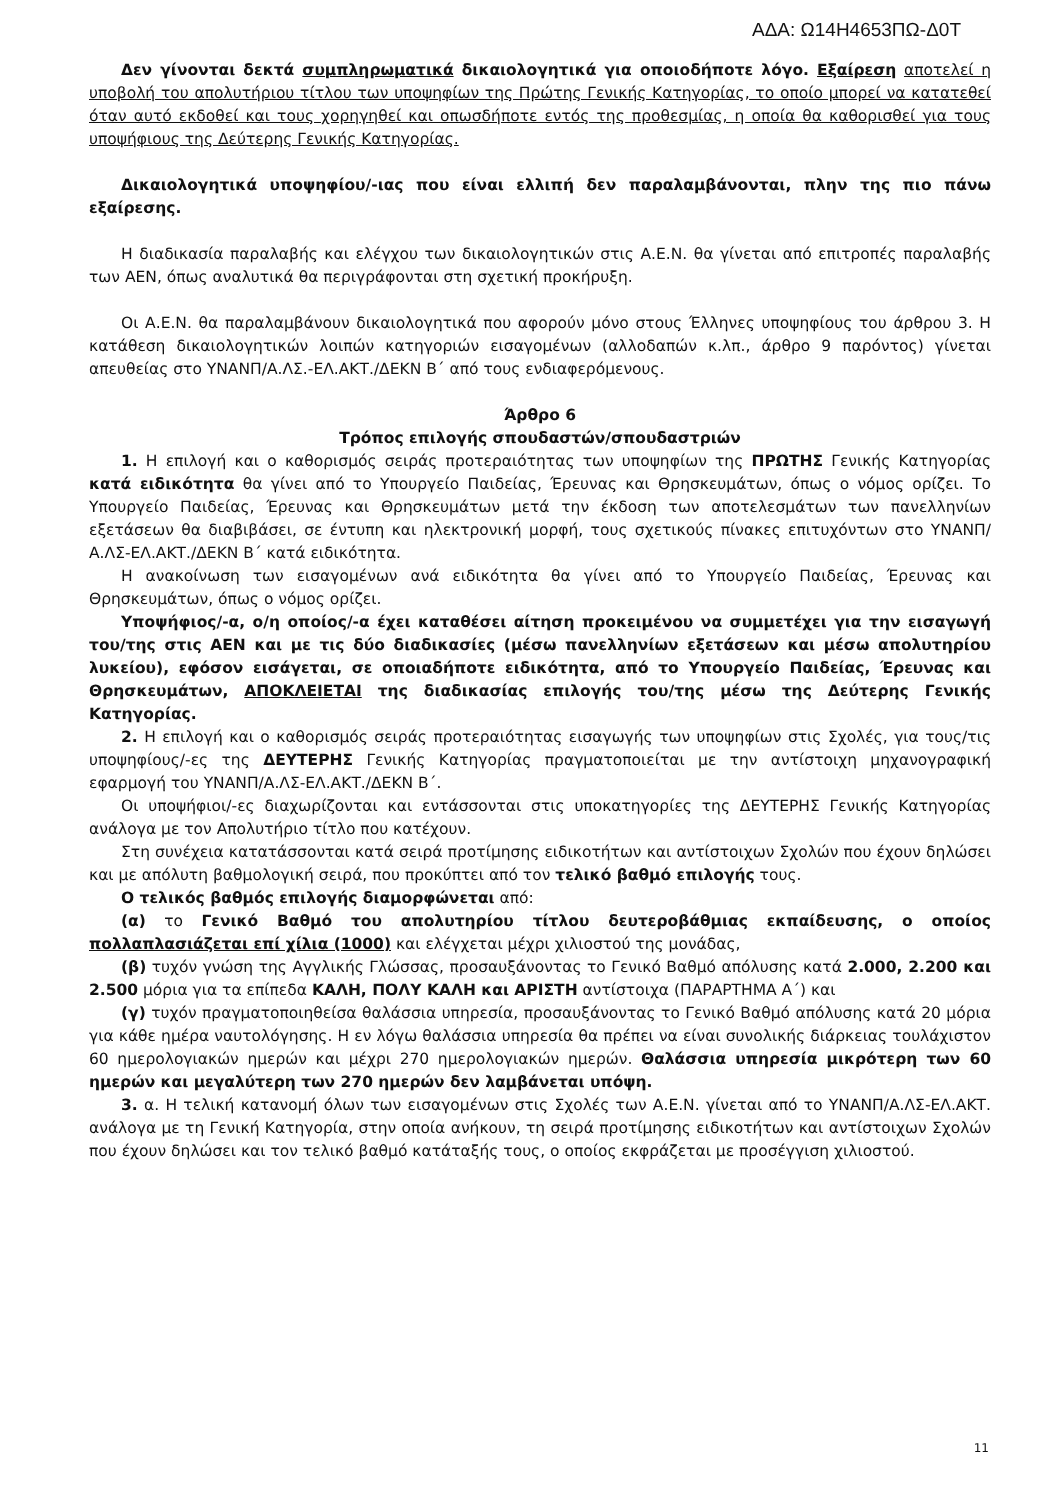ΑΔΑ: Ω14Η4653ΠΩ-Δ0Τ
Δεν γίνονται δεκτά συμπληρωματικά δικαιολογητικά για οποιοδήποτε λόγο. Εξαίρεση αποτελεί η υποβολή του απολυτήριου τίτλου των υποψηφίων της Πρώτης Γενικής Κατηγορίας, το οποίο μπορεί να κατατεθεί όταν αυτό εκδοθεί και τους χορηγηθεί και οπωσδήποτε εντός της προθεσμίας, η οποία θα καθορισθεί για τους υποψήφιους της Δεύτερης Γενικής Κατηγορίας.
Δικαιολογητικά υποψηφίου/-ιας που είναι ελλιπή δεν παραλαμβάνονται, πλην της πιο πάνω εξαίρεσης.
Η διαδικασία παραλαβής και ελέγχου των δικαιολογητικών στις Α.Ε.Ν. θα γίνεται από επιτροπές παραλαβής των ΑΕΝ, όπως αναλυτικά θα περιγράφονται στη σχετική προκήρυξη.
Οι Α.Ε.Ν. θα παραλαμβάνουν δικαιολογητικά που αφορούν μόνο στους Έλληνες υποψηφίους του άρθρου 3. Η κατάθεση δικαιολογητικών λοιπών κατηγοριών εισαγομένων (αλλοδαπών κ.λπ., άρθρο 9 παρόντος) γίνεται απευθείας στο ΥΝΑΝΠ/Α.ΛΣ.-ΕΛ.ΑΚΤ./ΔΕΚΝ Β΄ από τους ενδιαφερόμενους.
Άρθρο 6
Τρόπος επιλογής σπουδαστών/σπουδαστριών
1. Η επιλογή και ο καθορισμός σειράς προτεραιότητας των υποψηφίων της ΠΡΩΤΗΣ Γενικής Κατηγορίας κατά ειδικότητα θα γίνει από το Υπουργείο Παιδείας, Έρευνας και Θρησκευμάτων, όπως ο νόμος ορίζει. Το Υπουργείο Παιδείας, Έρευνας και Θρησκευμάτων μετά την έκδοση των αποτελεσμάτων των πανελληνίων εξετάσεων θα διαβιβάσει, σε έντυπη και ηλεκτρονική μορφή, τους σχετικούς πίνακες επιτυχόντων στο ΥΝΑΝΠ/Α.ΛΣ-ΕΛ.ΑΚΤ./ΔΕΚΝ Β΄ κατά ειδικότητα.
Η ανακοίνωση των εισαγομένων ανά ειδικότητα θα γίνει από το Υπουργείο Παιδείας, Έρευνας και Θρησκευμάτων, όπως ο νόμος ορίζει.
Υποψήφιος/-α, ο/η οποίος/-α έχει καταθέσει αίτηση προκειμένου να συμμετέχει για την εισαγωγή του/της στις ΑΕΝ και με τις δύο διαδικασίες (μέσω πανελληνίων εξετάσεων και μέσω απολυτηρίου λυκείου), εφόσον εισάγεται, σε οποιαδήποτε ειδικότητα, από το Υπουργείο Παιδείας, Έρευνας και Θρησκευμάτων, ΑΠΟΚΛΕΙΕΤΑΙ της διαδικασίας επιλογής του/της μέσω της Δεύτερης Γενικής Κατηγορίας.
2. Η επιλογή και ο καθορισμός σειράς προτεραιότητας εισαγωγής των υποψηφίων στις Σχολές, για τους/τις υποψηφίους/-ες της ΔΕΥΤΕΡΗΣ Γενικής Κατηγορίας πραγματοποιείται με την αντίστοιχη μηχανογραφική εφαρμογή του ΥΝΑΝΠ/Α.ΛΣ-ΕΛ.ΑΚΤ./ΔΕΚΝ Β΄.
Οι υποψήφιοι/-ες διαχωρίζονται και εντάσσονται στις υποκατηγορίες της ΔΕΥΤΕΡΗΣ Γενικής Κατηγορίας ανάλογα με τον Απολυτήριο τίτλο που κατέχουν.
Στη συνέχεια κατατάσσονται κατά σειρά προτίμησης ειδικοτήτων και αντίστοιχων Σχολών που έχουν δηλώσει και με απόλυτη βαθμολογική σειρά, που προκύπτει από τον τελικό βαθμό επιλογής τους.
Ο τελικός βαθμός επιλογής διαμορφώνεται από:
(α) το Γενικό Βαθμό του απολυτηρίου τίτλου δευτεροβάθμιας εκπαίδευσης, ο οποίος πολλαπλασιάζεται επί χίλια (1000) και ελέγχεται μέχρι χιλιοστού της μονάδας,
(β) τυχόν γνώση της Αγγλικής Γλώσσας, προσαυξάνοντας το Γενικό Βαθμό απόλυσης κατά 2.000, 2.200 και 2.500 μόρια για τα επίπεδα ΚΑΛΗ, ΠΟΛΥ ΚΑΛΗ και ΑΡΙΣΤΗ αντίστοιχα (ΠΑΡΑΡΤΗΜΑ Α΄) και
(γ) τυχόν πραγματοποιηθείσα θαλάσσια υπηρεσία, προσαυξάνοντας το Γενικό Βαθμό απόλυσης κατά 20 μόρια για κάθε ημέρα ναυτολόγησης. Η εν λόγω θαλάσσια υπηρεσία θα πρέπει να είναι συνολικής διάρκειας τουλάχιστον 60 ημερολογιακών ημερών και μέχρι 270 ημερολογιακών ημερών. Θαλάσσια υπηρεσία μικρότερη των 60 ημερών και μεγαλύτερη των 270 ημερών δεν λαμβάνεται υπόψη.
3. α. Η τελική κατανομή όλων των εισαγομένων στις Σχολές των Α.Ε.Ν. γίνεται από το ΥΝΑΝΠ/Α.ΛΣ-ΕΛ.ΑΚΤ. ανάλογα με τη Γενική Κατηγορία, στην οποία ανήκουν, τη σειρά προτίμησης ειδικοτήτων και αντίστοιχων Σχολών που έχουν δηλώσει και τον τελικό βαθμό κατάταξής τους, ο οποίος εκφράζεται με προσέγγιση χιλιοστού.
11